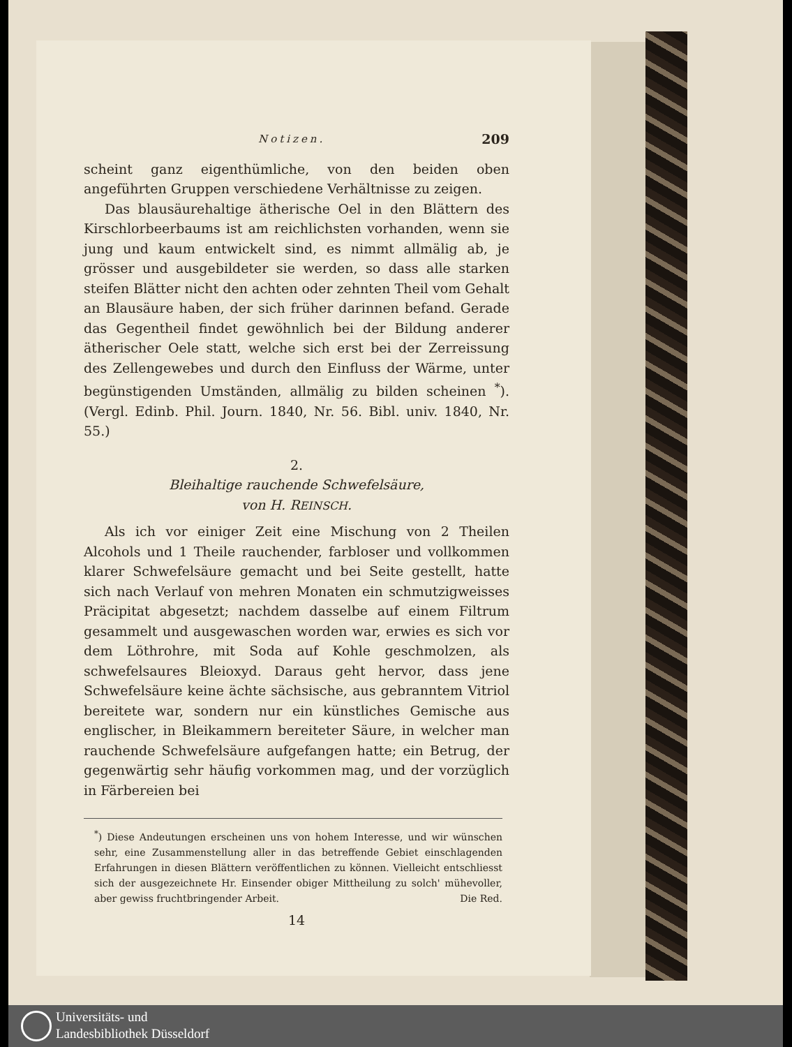Notizen. 209
scheint ganz eigenthümliche, von den beiden oben angeführten Gruppen verschiedene Verhältnisse zu zeigen.
Das blausäurehaltige ätherische Oel in den Blättern des Kirschlorbeerbaums ist am reichlichsten vorhanden, wenn sie jung und kaum entwickelt sind, es nimmt allmälig ab, je grösser und ausgebildeter sie werden, so dass alle starken steifen Blätter nicht den achten oder zehnten Theil vom Gehalt an Blausäure haben, der sich früher darinnen befand. Gerade das Gegentheil findet gewöhnlich bei der Bildung anderer ätherischer Oele statt, welche sich erst bei der Zerreissung des Zellengewebes und durch den Einfluss der Wärme, unter begünstigenden Umständen, allmälig zu bilden scheinen <sup>*</sup>). (Vergl. Edinb. Phil. Journ. 1840, Nr. 56. Bibl. univ. 1840, Nr. 55.)
2.
Bleihaltige rauchende Schwefelsäure,
von H. REINSCH.
Als ich vor einiger Zeit eine Mischung von 2 Theilen Alcohols und 1 Theile rauchender, farbloser und vollkommen klarer Schwefelsäure gemacht und bei Seite gestellt, hatte sich nach Verlauf von mehren Monaten ein schmutzigweisses Präcipitat abgesetzt; nachdem dasselbe auf einem Filtrum gesammelt und ausgewaschen worden war, erwies es sich vor dem Löthrohre, mit Soda auf Kohle geschmolzen, als schwefelsaures Bleioxyd. Daraus geht hervor, dass jene Schwefelsäure keine ächte sächsische, aus gebranntem Vitriol bereitete war, sondern nur ein künstliches Gemische aus englischer, in Bleikammern bereiteter Säure, in welcher man rauchende Schwefelsäure aufgefangen hatte; ein Betrug, der gegenwärtig sehr häufig vorkommen mag, und der vorzüglich in Färbereien bei
<sup>*</sup>) Diese Andeutungen erscheinen uns von hohem Interesse, und wir wünschen sehr, eine Zusammenstellung aller in das betreffende Gebiet einschlagenden Erfahrungen in diesen Blättern veröffentlichen zu können. Vielleicht entschliesst sich der ausgezeichnete Hr. Einsender obiger Mittheilung zu solch' mühevoller, aber gewiss fruchtbringender Arbeit. Die Red.
14
Universitäts- und
Landesbibliothek Düsseldorf